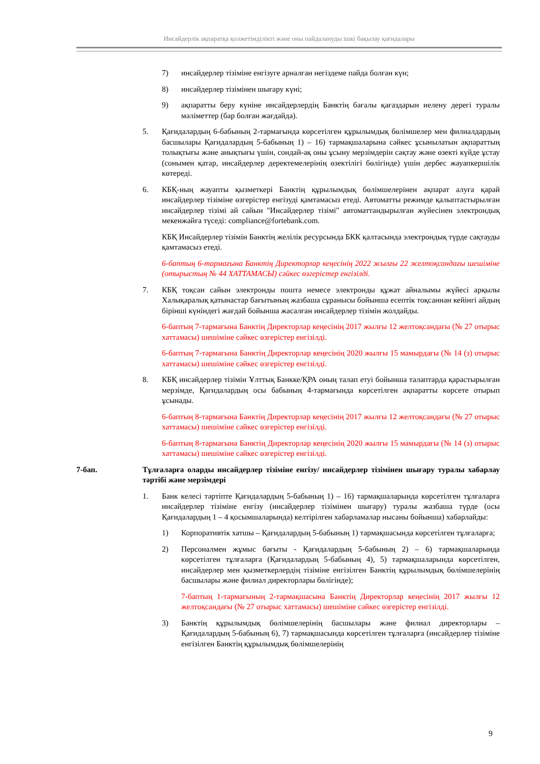Инсайдерлік ақпаратқа қолжетімділікті және оны пайдалануды ішкі бақылау қағидалары
7) инсайдерлер тізіміне енгізуге арналған негіздеме пайда болған күн;
8) инсайдерлер тізімінен шығару күні;
9) ақпаратты беру күніне инсайдерлердің Банктің бағалы қағаздарын иелену дерегі туралы мәліметтер (бар болған жағдайда).
5. Қағидалардың 6-бабының 2-тармағында көрсетілген құрылымдық бөлімшелер мен филиалдардың басшылары Қағидалардың 5-бабының 1) – 16) тармақшаларына сәйкес ұсынылатын ақпараттың толықтығы және анықтығы үшін, сондай-ақ оны ұсыну мерзімдерін сақтау және өзекті күйде ұстау (сонымен қатар, инсайдерлер деректемелерінің өзектілігі бөлігінде) үшін дербес жауапкершілік көтереді.
6. КБҚ-ның жауапты қызметкері Банктің құрылымдық бөлімшелерінен ақпарат алуға қарай инсайдерлер тізіміне өзгерістер енгізуді қамтамасыз етеді. Автоматты режимде қалыптастырылған инсайдерлер тізімі ай сайын "Инсайдерлер тізімі" автоматтандырылған жүйесінен электрондық мекенжайға түседі: compliance@fortebank.com.
КБҚ Инсайдерлер тізімін Банктің желілік ресурсында БКК қалтасында электрондық түрде сақтауды қамтамасыз етеді.
6-баптың 6-тармағына Банктің Директорлар кеңесінің 2022 жылғы 22 желтоқсандағы шешіміне (отырыстың № 44 ХАТТАМАСЫ) сәйкес өзгерістер енгізілді.
7. КБҚ тоқсан сайын электронды пошта немесе электронды құжат айналымы жүйесі арқылы Халықаралық қатынастар бағытының жазбаша сұранысы бойынша есептік тоқсаннан кейінгі айдың бірінші күніндегі жағдай бойынша жасалған инсайдерлер тізімін жолдайды.
6-баптың 7-тармағына Банктің Директорлар кеңесінің 2017 жылғы 12 желтоқсандағы (№ 27 отырыс хаттамасы) шешіміне сәйкес өзгерістер енгізілді.
6-баптың 7-тармағына Банктің Директорлар кеңесінің 2020 жылғы 15 мамырдағы (№ 14 (з) отырыс хаттамасы) шешіміне сәйкес өзгерістер енгізілді.
8. КБҚ инсайдерлер тізімін Ұлттық Банкке/ҚРА оның талап етуі бойынша талаптарда қарастырылған мерзімде, Қағидалардың осы бабының 4-тармағында көрсетілген ақпаратты көрсете отырып ұсынады.
6-баптың 8-тармағына Банктің Директорлар кеңесінің 2017 жылғы 12 желтоқсандағы (№ 27 отырыс хаттамасы) шешіміне сәйкес өзгерістер енгізілді.
6-баптың 8-тармағына Банктің Директорлар кеңесінің 2020 жылғы 15 мамырдағы (№ 14 (з) отырыс хаттамасы) шешіміне сәйкес өзгерістер енгізілді.
7-бап. Тұлғаларға оларды инсайдерлер тізіміне енгізу/ инсайдерлер тізімінен шығару туралы хабарлау тәртібі және мерзімдері
1. Банк келесі тәртіпте Қағидалардың 5-бабының 1) – 16) тармақшаларында көрсетілген тұлғаларға инсайдерлер тізіміне енгізу (инсайдерлер тізімінен шығару) туралы жазбаша түрде (осы Қағидалардың 1 – 4 қосымшаларында) келтірілген хабарламалар нысаны бойынша) хабарлайды:
1) Корпоративтік хатшы – Қағидалардың 5-бабының 1) тармақшасында көрсетілген тұлғаларға;
2) Персоналмен жұмыс бағыты - Қағидалардың 5-бабының 2) – 6) тармақшаларында көрсетілген тұлғаларға (Қағидалардың 5-бабының 4), 5) тармақшаларында көрсетілген, инсайдерлер мен қызметкерлердің тізіміне енгізілген Банктің құрылымдық бөлімшелерінің басшылары және филиал директорлары бөлігінде);
7-баптың 1-тармағының 2-тармақшасына Банктің Директорлар кеңесінің 2017 жылғы 12 желтоқсандағы (№ 27 отырыс хаттамасы) шешіміне сәйкес өзгерістер енгізілді.
3) Банктің құрылымдық бөлімшелерінің басшылары және филиал директорлары – Қағидалардың 5-бабының 6), 7) тармақшасында көрсетілген тұлғаларға (инсайдерлер тізіміне енгізілген Банктің құрылымдық бөлімшелерінің
9